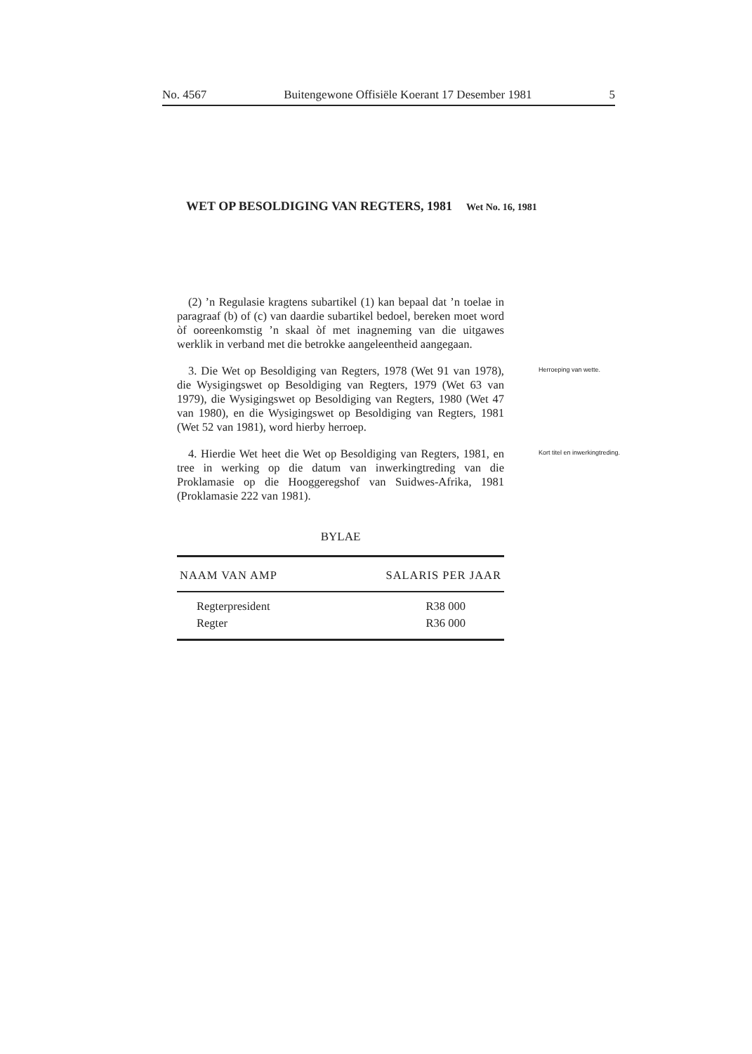No. 4567 Buitengewone Offisiële Koerant 17 Desember 1981 5
WET OP BESOLDIGING VAN REGTERS, 1981 Wet No. 16, 1981
(2) ’n Regulasie kragtens subartikel (1) kan bepaal dat ’n toelae in paragraaf (b) of (c) van daardie subartikel bedoel, bereken moet word òf ooreenkomstig ’n skaal òf met inagneming van die uitgawes werklik in verband met die betrokke aangeleentheid aangegaan.
3. Die Wet op Besoldiging van Regters, 1978 (Wet 91 van 1978), die Wysigingswet op Besoldiging van Regters, 1979 (Wet 63 van 1979), die Wysigingswet op Besoldiging van Regters, 1980 (Wet 47 van 1980), en die Wysigingswet op Besoldiging van Regters, 1981 (Wet 52 van 1981), word hierby herroep.
Herroeping van wette.
4. Hierdie Wet heet die Wet op Besoldiging van Regters, 1981, en tree in werking op die datum van inwerkingtreding van die Proklamasie op die Hooggeregshof van Suidwes-Afrika, 1981 (Proklamasie 222 van 1981).
Kort titel en inwerkingtreding.
BYLAE
| NAAM VAN AMP | SALARIS PER JAAR |
| --- | --- |
| Regterpresident | R38 000 |
| Regter | R36 000 |